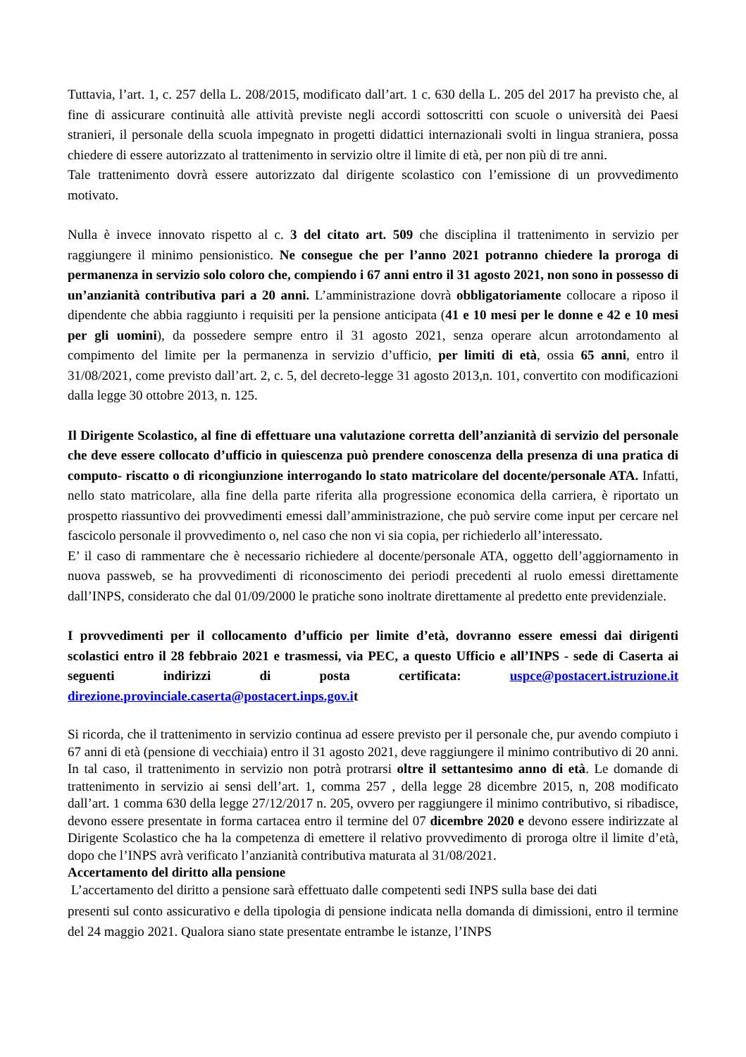Tuttavia, l’art. 1, c. 257 della L. 208/2015, modificato dall’art. 1 c. 630 della L. 205 del 2017 ha previsto che, al fine di assicurare continuità alle attività previste negli accordi sottoscritti con scuole o università dei Paesi stranieri, il personale della scuola impegnato in progetti didattici internazionali svolti in lingua straniera, possa chiedere di essere autorizzato al trattenimento in servizio oltre il limite di età, per non più di tre anni.
Tale trattenimento dovrà essere autorizzato dal dirigente scolastico con l’emissione di un provvedimento motivato.
Nulla è invece innovato rispetto al c. 3 del citato art. 509 che disciplina il trattenimento in servizio per raggiungere il minimo pensionistico. Ne consegue che per l’anno 2021 potranno chiedere la proroga di permanenza in servizio solo coloro che, compiendo i 67 anni entro il 31 agosto 2021, non sono in possesso di un’anzianità contributiva pari a 20 anni. L’amministrazione dovrà obbligatoriamente collocare a riposo il dipendente che abbia raggiunto i requisiti per la pensione anticipata (41 e 10 mesi per le donne e 42 e 10 mesi per gli uomini), da possedere sempre entro il 31 agosto 2021, senza operare alcun arrotondamento al compimento del limite per la permanenza in servizio d’ufficio, per limiti di età, ossia 65 anni, entro il 31/08/2021, come previsto dall’art. 2, c. 5, del decreto-legge 31 agosto 2013,n. 101, convertito con modificazioni dalla legge 30 ottobre 2013, n. 125.
Il Dirigente Scolastico, al fine di effettuare una valutazione corretta dell’anzianità di servizio del personale che deve essere collocato d’ufficio in quiescenza può prendere conoscenza della presenza di una pratica di computo- riscatto o di ricongiunzione interrogando lo stato matricolare del docente/personale ATA. Infatti, nello stato matricolare, alla fine della parte riferita alla progressione economica della carriera, è riportato un prospetto riassuntivo dei provvedimenti emessi dall’amministrazione, che può servire come input per cercare nel fascicolo personale il provvedimento o, nel caso che non vi sia copia, per richiederlo all’interessato.
E’ il caso di rammentare che è necessario richiedere al docente/personale ATA, oggetto dell’aggiornamento in nuova passweb, se ha provvedimenti di riconoscimento dei periodi precedenti al ruolo emessi direttamente dall’INPS, considerato che dal 01/09/2000 le pratiche sono inoltrate direttamente al predetto ente previdenziale.
I provvedimenti per il collocamento d’ufficio per limite d’età, dovranno essere emessi dai dirigenti scolastici entro il 28 febbraio 2021 e trasmessi, via PEC, a questo Ufficio e all’INPS - sede di Caserta ai seguenti indirizzi di posta certificata: uspce@postacert.istruzione.it direzione.provinciale.caserta@postacert.inps.gov.it
Si ricorda, che il trattenimento in servizio continua ad essere previsto per il personale che, pur avendo compiuto i 67 anni di età (pensione di vecchiaia) entro il 31 agosto 2021, deve raggiungere il minimo contributivo di 20 anni. In tal caso, il trattenimento in servizio non potrà protrarsi oltre il settantesimo anno di età. Le domande di trattenimento in servizio ai sensi dell’art. 1, comma 257 , della legge 28 dicembre 2015, n, 208 modificato dall’art. 1 comma 630 della legge 27/12/2017 n. 205, ovvero per raggiungere il minimo contributivo, si ribadisce, devono essere presentate in forma cartacea entro il termine del 07 dicembre 2020 e devono essere indirizzate al Dirigente Scolastico che ha la competenza di emettere il relativo provvedimento di proroga oltre il limite d’età, dopo che l’INPS avrà verificato l’anzianità contributiva maturata al 31/08/2021.
Accertamento del diritto alla pensione
L’accertamento del diritto a pensione sarà effettuato dalle competenti sedi INPS sulla base dei dati
presenti sul conto assicurativo e della tipologia di pensione indicata nella domanda di dimissioni, entro il termine del 24 maggio 2021. Qualora siano state presentate entrambe le istanze, l’INPS